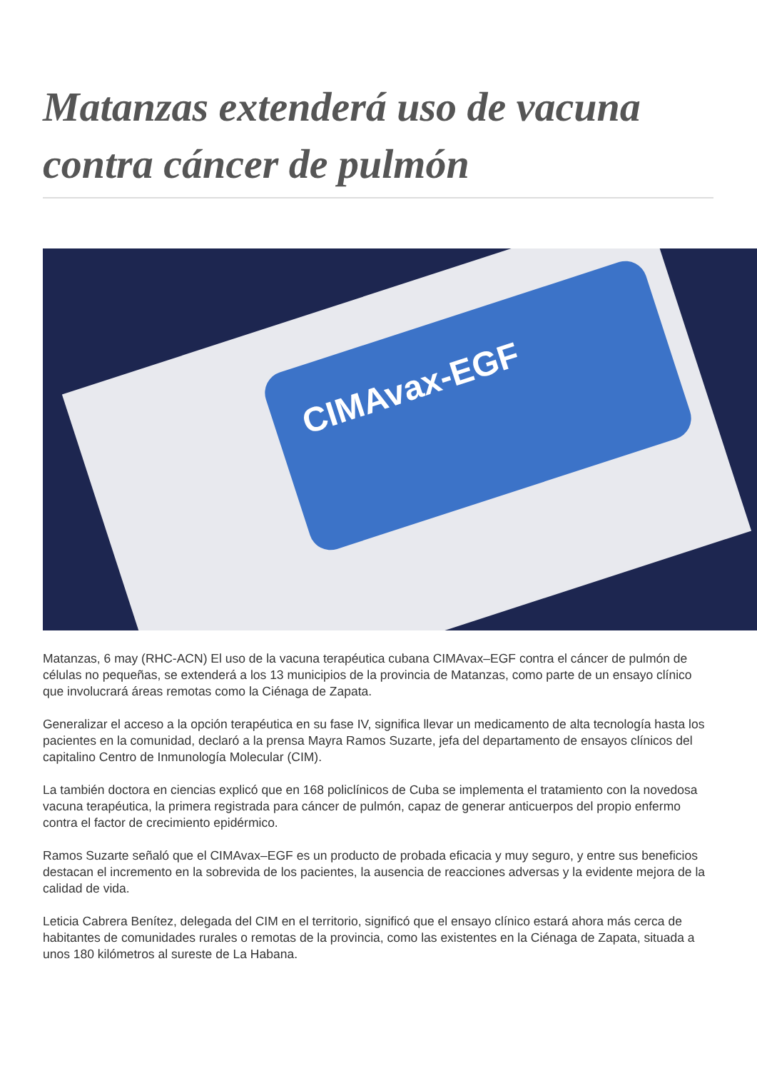Matanzas extenderá uso de vacuna contra cáncer de pulmón
CIMAvax-EGF
Matanzas, 6 may (RHC-ACN) El uso de la vacuna terapéutica cubana CIMAvax–EGF contra el cáncer de pulmón de células no pequeñas, se extenderá a los 13 municipios de la provincia de Matanzas, como parte de un ensayo clínico que involucrará áreas remotas como la Ciénaga de Zapata.
Generalizar el acceso a la opción terapéutica en su fase IV, significa llevar un medicamento de alta tecnología hasta los pacientes en la comunidad, declaró a la prensa Mayra Ramos Suzarte, jefa del departamento de ensayos clínicos del capitalino Centro de Inmunología Molecular (CIM).
La también doctora en ciencias explicó que en 168 policlínicos de Cuba se implementa el tratamiento con la novedosa vacuna terapéutica, la primera registrada para cáncer de pulmón, capaz de generar anticuerpos del propio enfermo contra el factor de crecimiento epidérmico.
Ramos Suzarte señaló que el CIMAvax–EGF es un producto de probada eficacia y muy seguro, y entre sus beneficios destacan el incremento en la sobrevida de los pacientes, la ausencia de reacciones adversas y la evidente mejora de la calidad de vida.
Leticia Cabrera Benítez, delegada del CIM en el territorio, significó que el ensayo clínico estará ahora más cerca de habitantes de comunidades rurales o remotas de la provincia, como las existentes en la Ciénaga de Zapata, situada a unos 180 kilómetros al sureste de La Habana.